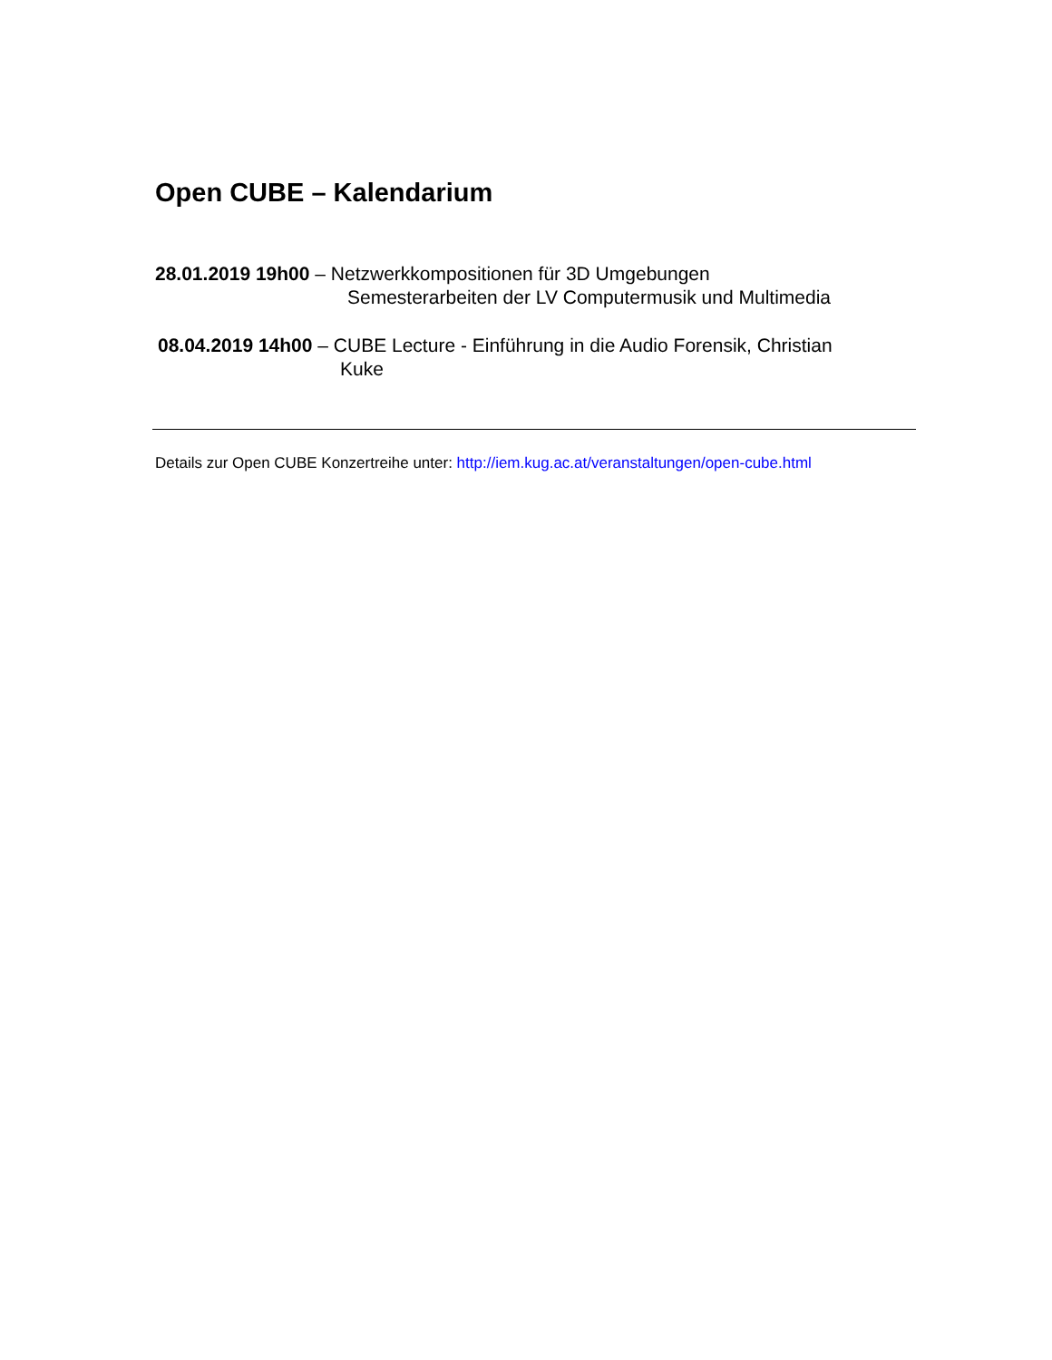Open CUBE – Kalendarium
28.01.2019 19h00 – Netzwerkkompositionen für 3D Umgebungen
Semesterarbeiten der LV Computermusik und Multimedia
08.04.2019 14h00 – CUBE Lecture - Einführung in die Audio Forensik, Christian
Kuke
Details zur Open CUBE Konzertreihe unter: http://iem.kug.ac.at/veranstaltungen/open-cube.html